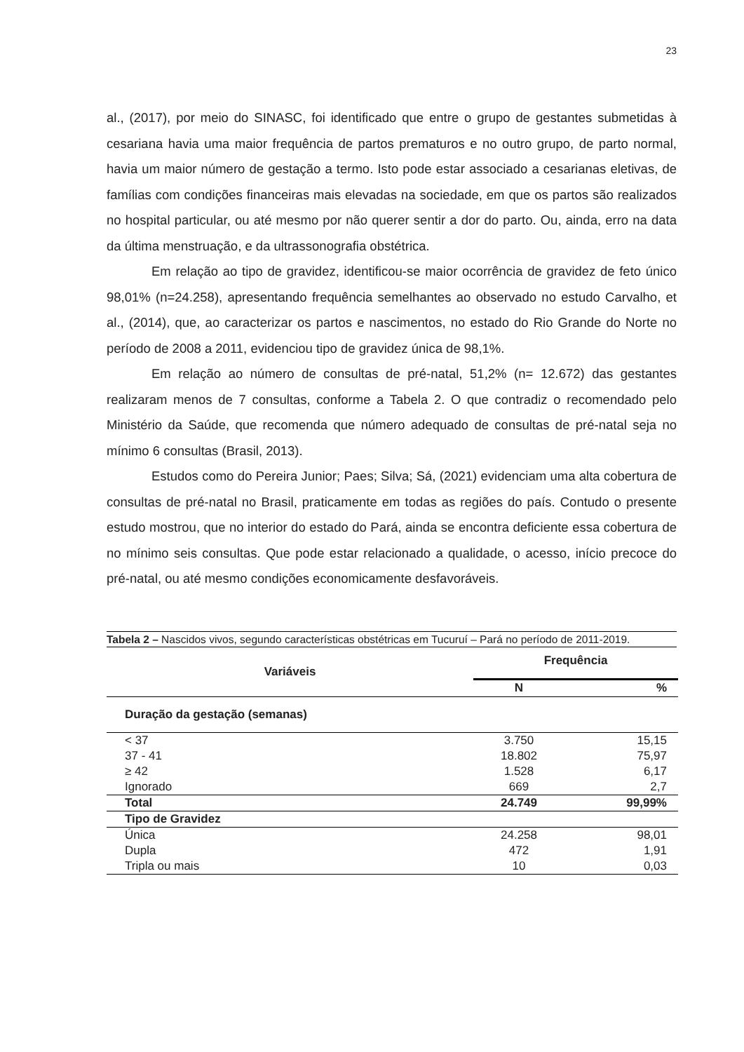23
al., (2017), por meio do SINASC, foi identificado que entre o grupo de gestantes submetidas à cesariana havia uma maior frequência de partos prematuros e no outro grupo, de parto normal, havia um maior número de gestação a termo. Isto pode estar associado a cesarianas eletivas, de famílias com condições financeiras mais elevadas na sociedade, em que os partos são realizados no hospital particular, ou até mesmo por não querer sentir a dor do parto. Ou, ainda, erro na data da última menstruação, e da ultrassonografia obstétrica.
Em relação ao tipo de gravidez, identificou-se maior ocorrência de gravidez de feto único 98,01% (n=24.258), apresentando frequência semelhantes ao observado no estudo Carvalho, et al., (2014), que, ao caracterizar os partos e nascimentos, no estado do Rio Grande do Norte no período de 2008 a 2011, evidenciou tipo de gravidez única de 98,1%.
Em relação ao número de consultas de pré-natal, 51,2% (n= 12.672) das gestantes realizaram menos de 7 consultas, conforme a Tabela 2. O que contradiz o recomendado pelo Ministério da Saúde, que recomenda que número adequado de consultas de pré-natal seja no mínimo 6 consultas (Brasil, 2013).
Estudos como do Pereira Junior; Paes; Silva; Sá, (2021) evidenciam uma alta cobertura de consultas de pré-natal no Brasil, praticamente em todas as regiões do país. Contudo o presente estudo mostrou, que no interior do estado do Pará, ainda se encontra deficiente essa cobertura de no mínimo seis consultas. Que pode estar relacionado a qualidade, o acesso, início precoce do pré-natal, ou até mesmo condições economicamente desfavoráveis.
Tabela 2 – Nascidos vivos, segundo características obstétricas em Tucuruí – Pará no período de 2011-2019.
| Variáveis | Frequência | |
| --- | --- | --- |
| | N | % |
| Duração da gestação (semanas) | | |
| < 37 | 3.750 | 15,15 |
| 37 - 41 | 18.802 | 75,97 |
| ≥ 42 | 1.528 | 6,17 |
| Ignorado | 669 | 2,7 |
| Total | 24.749 | 99,99% |
| Tipo de Gravidez | | |
| Única | 24.258 | 98,01 |
| Dupla | 472 | 1,91 |
| Tripla ou mais | 10 | 0,03 |